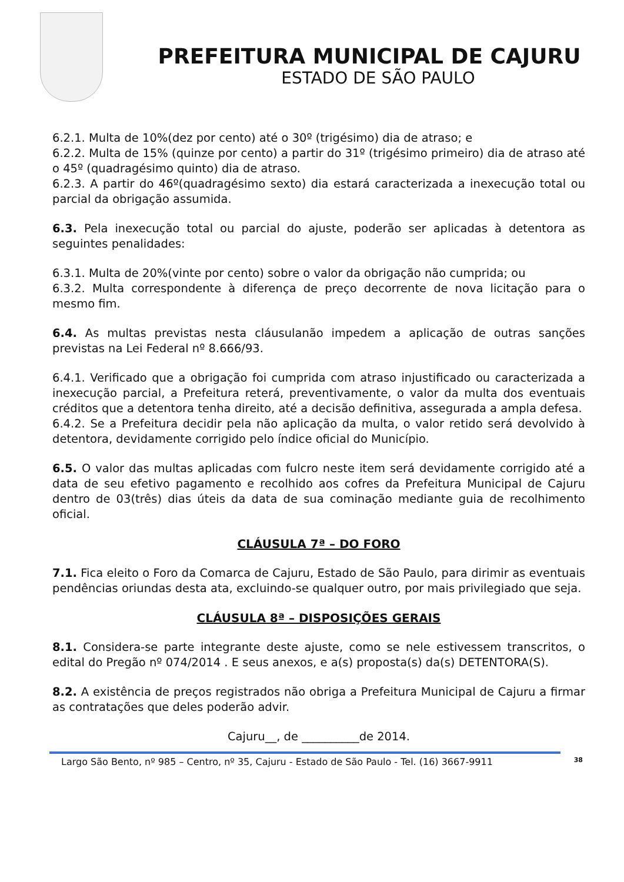PREFEITURA MUNICIPAL DE CAJURU
ESTADO DE SÃO PAULO
6.2.1. Multa de 10%(dez por cento) até o 30º (trigésimo) dia de atraso; e
6.2.2. Multa de 15% (quinze por cento) a partir do 31º (trigésimo primeiro) dia de atraso até o 45º (quadragésimo quinto) dia de atraso.
6.2.3. A partir do 46º(quadragésimo sexto) dia estará caracterizada a inexecução total ou parcial da obrigação assumida.
6.3. Pela inexecução total ou parcial do ajuste, poderão ser aplicadas à detentora as seguintes penalidades:
6.3.1. Multa de 20%(vinte por cento) sobre o valor da obrigação não cumprida; ou
6.3.2. Multa correspondente à diferença de preço decorrente de nova licitação para o mesmo fim.
6.4. As multas previstas nesta cláusulanão impedem a aplicação de outras sanções previstas na Lei Federal nº 8.666/93.
6.4.1. Verificado que a obrigação foi cumprida com atraso injustificado ou caracterizada a inexecução parcial, a Prefeitura reterá, preventivamente, o valor da multa dos eventuais créditos que a detentora tenha direito, até a decisão definitiva, assegurada a ampla defesa.
6.4.2. Se a Prefeitura decidir pela não aplicação da multa, o valor retido será devolvido à detentora, devidamente corrigido pelo índice oficial do Município.
6.5. O valor das multas aplicadas com fulcro neste item será devidamente corrigido até a data de seu efetivo pagamento e recolhido aos cofres da Prefeitura Municipal de Cajuru dentro de 03(três) dias úteis da data de sua cominação mediante guia de recolhimento oficial.
CLÁUSULA 7ª – DO FORO
7.1. Fica eleito o Foro da Comarca de Cajuru, Estado de São Paulo, para dirimir as eventuais pendências oriundas desta ata, excluindo-se qualquer outro, por mais privilegiado que seja.
CLÁUSULA 8ª – DISPOSIÇÕES GERAIS
8.1. Considera-se parte integrante deste ajuste, como se nele estivessem transcritos, o edital do Pregão nº 074/2014 . E seus anexos, e a(s) proposta(s) da(s) DETENTORA(S).
8.2. A existência de preços registrados não obriga a Prefeitura Municipal de Cajuru a firmar as contratações que deles poderão advir.
Cajuru__, de __________de 2014.
Largo São Bento, nº 985 – Centro, nº 35, Cajuru - Estado de São Paulo - Tel. (16) 3667-9911 38